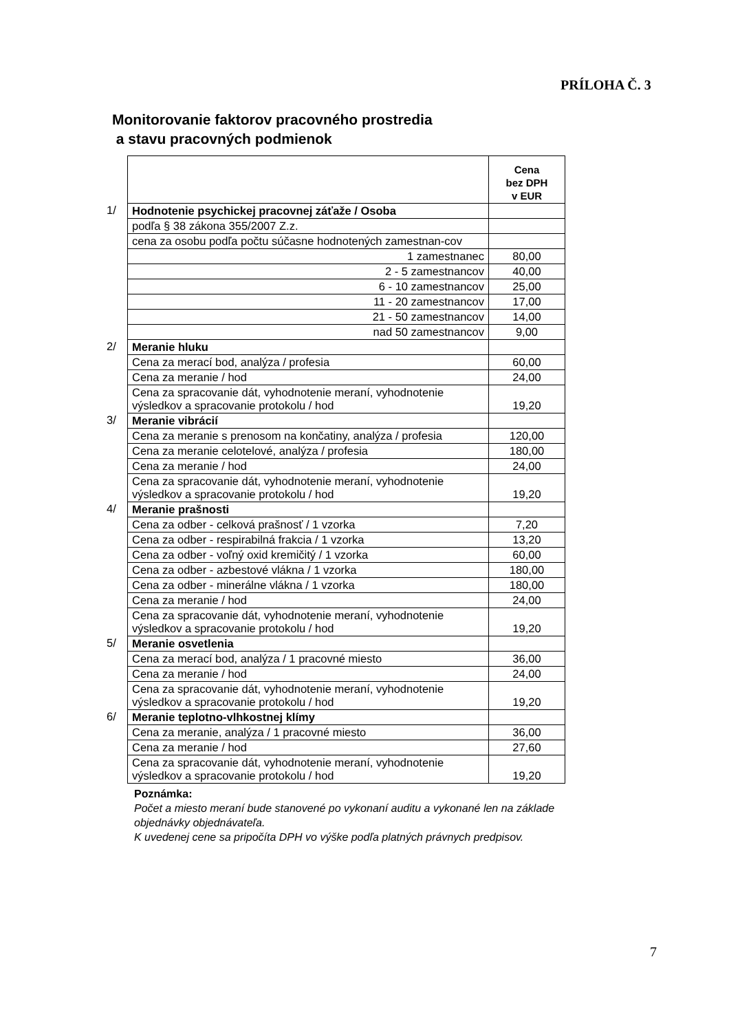PRÍLOHA Č. 3
Monitorovanie faktorov pracovného prostredia
a stavu pracovných podmienok
| | | Cena bez DPH v EUR |
| 1/ | Hodnotenie psychickej pracovnej záťaže / Osoba | |
| | podľa § 38 zákona 355/2007 Z.z. | |
| | cena za osobu podľa počtu súčasne hodnotených zamestnan-cov | |
| | 1 zamestnanec | 80,00 |
| | 2 - 5 zamestnancov | 40,00 |
| | 6 - 10 zamestnancov | 25,00 |
| | 11 - 20 zamestnancov | 17,00 |
| | 21 - 50 zamestnancov | 14,00 |
| | nad 50 zamestnancov | 9,00 |
| 2/ | Meranie hluku | |
| | Cena za merací bod, analýza / profesia | 60,00 |
| | Cena za meranie / hod | 24,00 |
| | Cena za spracovanie dát, vyhodnotenie meraní, vyhodnotenie výsledkov a spracovanie protokolu / hod | 19,20 |
| 3/ | Meranie vibrácií | |
| | Cena za meranie s prenosom na končatiny, analýza / profesia | 120,00 |
| | Cena za meranie celotelové, analýza / profesia | 180,00 |
| | Cena za meranie / hod | 24,00 |
| | Cena za spracovanie dát, vyhodnotenie meraní, vyhodnotenie výsledkov a spracovanie protokolu / hod | 19,20 |
| 4/ | Meranie prašnosti | |
| | Cena za odber - celková prašnosť / 1 vzorka | 7,20 |
| | Cena za odber - respirabilná frakcia / 1 vzorka | 13,20 |
| | Cena za odber - voľný oxid kremičitý / 1 vzorka | 60,00 |
| | Cena za odber - azbestové vlákna / 1 vzorka | 180,00 |
| | Cena za odber - minerálne vlákna / 1 vzorka | 180,00 |
| | Cena za meranie / hod | 24,00 |
| | Cena za spracovanie dát, vyhodnotenie meraní, vyhodnotenie výsledkov a spracovanie protokolu / hod | 19,20 |
| 5/ | Meranie osvetlenia | |
| | Cena za merací bod, analýza / 1 pracovné miesto | 36,00 |
| | Cena za meranie / hod | 24,00 |
| | Cena za spracovanie dát, vyhodnotenie meraní, vyhodnotenie výsledkov a spracovanie protokolu / hod | 19,20 |
| 6/ | Meranie teplotno-vlhkostnej klímy | |
| | Cena za meranie, analýza / 1 pracovné miesto | 36,00 |
| | Cena za meranie / hod | 27,60 |
| | Cena za spracovanie dát, vyhodnotenie meraní, vyhodnotenie výsledkov a spracovanie protokolu / hod | 19,20 |
Poznámka:
Počet a miesto meraní bude stanovené po vykonaní auditu a vykonané len na základe objednávky objednávateľa.
K uvedenej cene sa pripočíta DPH vo výške podľa platných právnych predpisov.
7